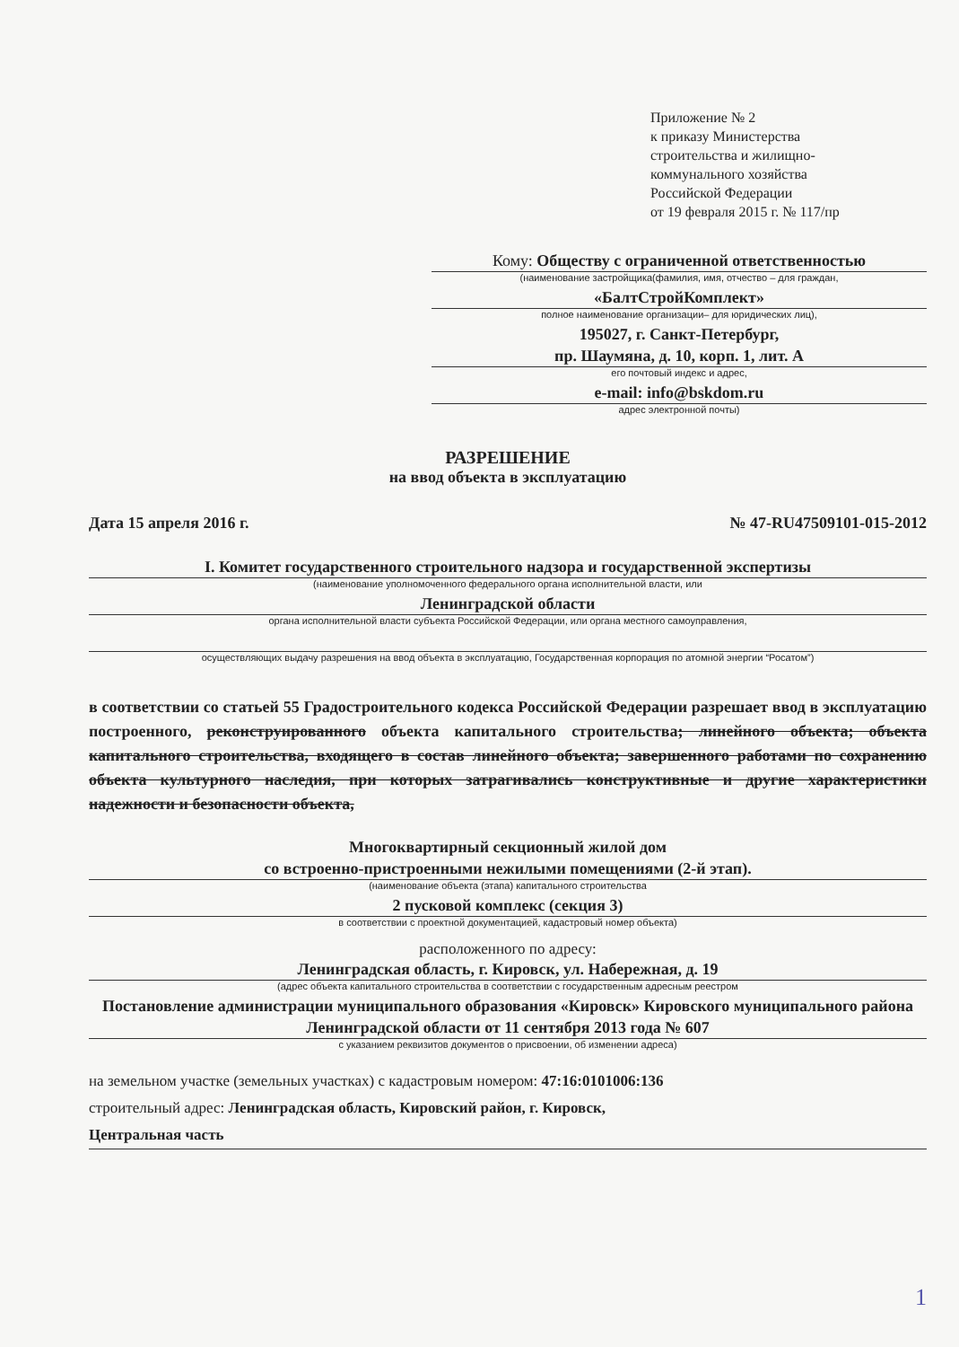Приложение № 2
к приказу Министерства
строительства и жилищно-
коммунального хозяйства
Российской Федерации
от 19 февраля 2015 г. № 117/пр
Кому: Обществу с ограниченной ответственностью
(наименование застройщика(фамилия, имя, отчество – для граждан,
«БалтСтройКомплект»
полное наименование организации– для юридических лиц),
195027, г. Санкт-Петербург,
пр. Шаумяна, д. 10, корп. 1, лит. А
его почтовый индекс и адрес,
e-mail: info@bskdom.ru
адрес электронной почты)
РАЗРЕШЕНИЕ
на ввод объекта в эксплуатацию
Дата 15 апреля 2016 г. № 47-RU47509101-015-2012
I. Комитет государственного строительного надзора и государственной экспертизы
(наименование уполномоченного федерального органа исполнительной власти, или
Ленинградской области
органа исполнительной власти субъекта Российской Федерации, или органа местного самоуправления,
осуществляющих выдачу разрешения на ввод объекта в эксплуатацию, Государственная корпорация по атомной энергии “Росатом”)
в соответствии со статьей 55 Градостроительного кодекса Российской Федерации разрешает ввод в эксплуатацию построенного, реконструированного объекта капитального строительства; линейного объекта; объекта капитального строительства, входящего в состав линейного объекта; завершенного работами по сохранению объекта культурного наследия, при которых затрагивались конструктивные и другие характеристики надежности и безопасности объекта,
Многоквартирный секционный жилой дом
со встроенно-пристроенными нежилыми помещениями (2-й этап).
(наименование объекта (этапа) капитального строительства
2 пусковой комплекс (секция 3)
в соответствии с проектной документацией, кадастровый номер объекта)
расположенного по адресу:
Ленинградская область, г. Кировск, ул. Набережная, д. 19
(адрес объекта капитального строительства в соответствии с государственным адресным реестром
Постановление администрации муниципального образования «Кировск» Кировского муниципального района Ленинградской области от 11 сентября 2013 года № 607
с указанием реквизитов документов о присвоении, об изменении адреса)
на земельном участке (земельных участках) с кадастровым номером: 47:16:0101006:136
строительный адрес: Ленинградская область, Кировский район, г. Кировск,
Центральная часть
1